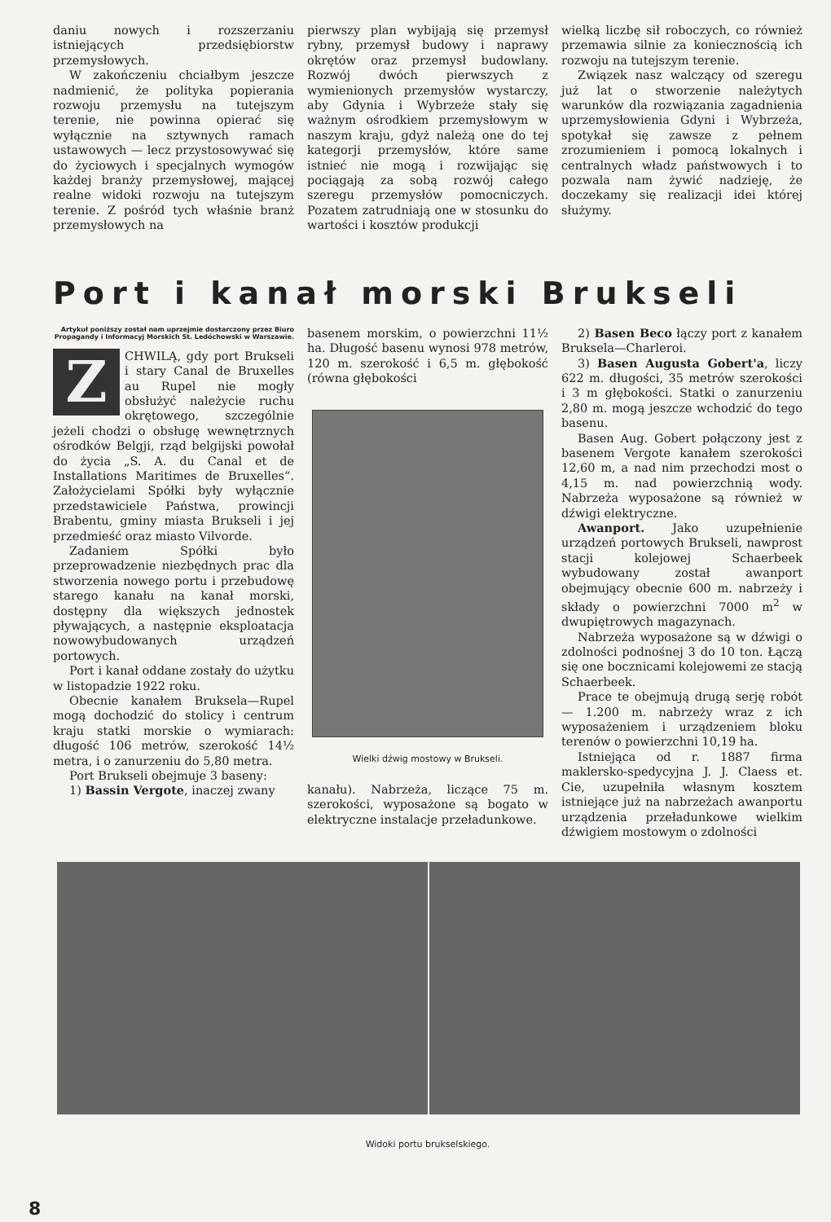daniu nowych i rozszerzaniu istniejących przedsiębiorstw przemysłowych.
W zakończeniu chciałbym jeszcze nadmienić, że polityka popierania rozwoju przemysłu na tutejszym terenie, nie powinna opierać się wyłącznie na sztywnych ramach ustawowych — lecz przystosowywać się do życiowych i specjalnych wymogów każdej branży przemysłowej, mającej realne widoki rozwoju na tutejszym terenie. Z pośród tych właśnie branż przemysłowych na
pierwszy plan wybijają się przemysł rybny, przemysł budowy i naprawy okrętów oraz przemysł budowlany. Rozwój dwóch pierwszych z wymienionych przemysłów wystarczy, aby Gdynia i Wybrzeże stały się ważnym ośrodkiem przemysłowym w naszym kraju, gdyż należą one do tej kategorji przemysłów, które same istnieć nie mogą i rozwijając się pociągają za sobą rozwój całego szeregu przemysłów pomocniczych. Pozatem zatrudniają one w stosunku do wartości i kosztów produkcji
wielką liczbę sił roboczych, co również przemawia silnie za koniecznością ich rozwoju na tutejszym terenie.
Związek nasz walczący od szeregu już lat o stworzenie należytych warunków dla rozwiązania zagadnienia uprzemysłowienia Gdyni i Wybrzeża, spotykał się zawsze z pełnem zrozumieniem i pomocą lokalnych i centralnych władz państwowych i to pozwala nam żywić nadzieję, że doczekamy się realizacji idei której służymy.
Port i kanał morski Brukseli
Artykuł poniższy został nam uprzejmie dostarczony przez Biuro Propagandy i Informacyj Morskich St. Ledóchowski w Warszawie.
Z CHWILĄ, gdy port Brukseli i stary Canal de Bruxelles au Rupel nie mogły obsłużyć należycie ruchu okrętowego, szczególnie jeżeli chodzi o obsługę wewnętrznych ośrodków Belgji, rząd belgijski powołał do życia „S. A. du Canal et de Installations Maritimes de Bruxelles“. Założycielami Spółki były wyłącznie przedstawiciele Państwa, prowincji Brabentu, gminy miasta Brukseli i jej przedmieść oraz miasto Vilvorde.
Zadaniem Spółki było przeprowadzenie niezbędnych prac dla stworzenia nowego portu i przebudowę starego kanału na kanał morski, dostępny dla większych jednostek pływających, a następnie eksploatacja nowowybudowanych urządzeń portowych.
Port i kanał oddane zostały do użytku w listopadzie 1922 roku.
Obecnie kanałem Bruksela—Rupel mogą dochodzić do stolicy i centrum kraju statki morskie o wymiarach: długość 106 metrów, szerokość 14½ metra, i o zanurzeniu do 5,80 metra.
Port Brukseli obejmuje 3 baseny:
1) Bassin Vergote, inaczej zwany
basenem morskim, o powierzchni 11½ ha. Długość basenu wynosi 978 metrów, 120 m. szerokość i 6,5 m. głębokość (równa głębokości
Wielki dźwig mostowy w Brukseli.
kanału). Nabrzeża, liczące 75 m. szerokości, wyposażone są bogato w elektryczne instalacje przeładunkowe.
2) Basen Beco łączy port z kanałem Bruksela—Charleroi.
3) Basen Augusta Gobert'a, liczy 622 m. długości, 35 metrów szerokości i 3 m głębokości. Statki o zanurzeniu 2,80 m. mogą jeszcze wchodzić do tego basenu.
Basen Aug. Gobert połączony jest z basenem Vergote kanałem szerokości 12,60 m, a nad nim przechodzi most o 4,15 m. nad powierzchnią wody. Nabrzeża wyposażone są również w dźwigi elektryczne.
Awanport. Jako uzupełnienie urządzeń portowych Brukseli, nawprost stacji kolejowej Schaerbeek wybudowany został awanport obejmujący obecnie 600 m. nabrzeży i składy o powierzchni 7000 m<sup>2</sup> w dwupiętrowych magazynach.
Nabrzeża wyposażone są w dźwigi o zdolności podnośnej 3 do 10 ton. Łączą się one bocznicami kolejowemi ze stacją Schaerbeek.
Prace te obejmują drugą serję robót — 1.200 m. nabrzeży wraz z ich wyposażeniem i urządzeniem bloku terenów o powierzchni 10,19 ha.
Istniejąca od r. 1887 firma maklersko-spedycyjna J. J. Claess et. Cie, uzupełniła własnym kosztem istniejące już na nabrzeżach awanportu urządzenia przeładunkowe wielkim dźwigiem mostowym o zdolności
Widoki portu brukselskiego.
8